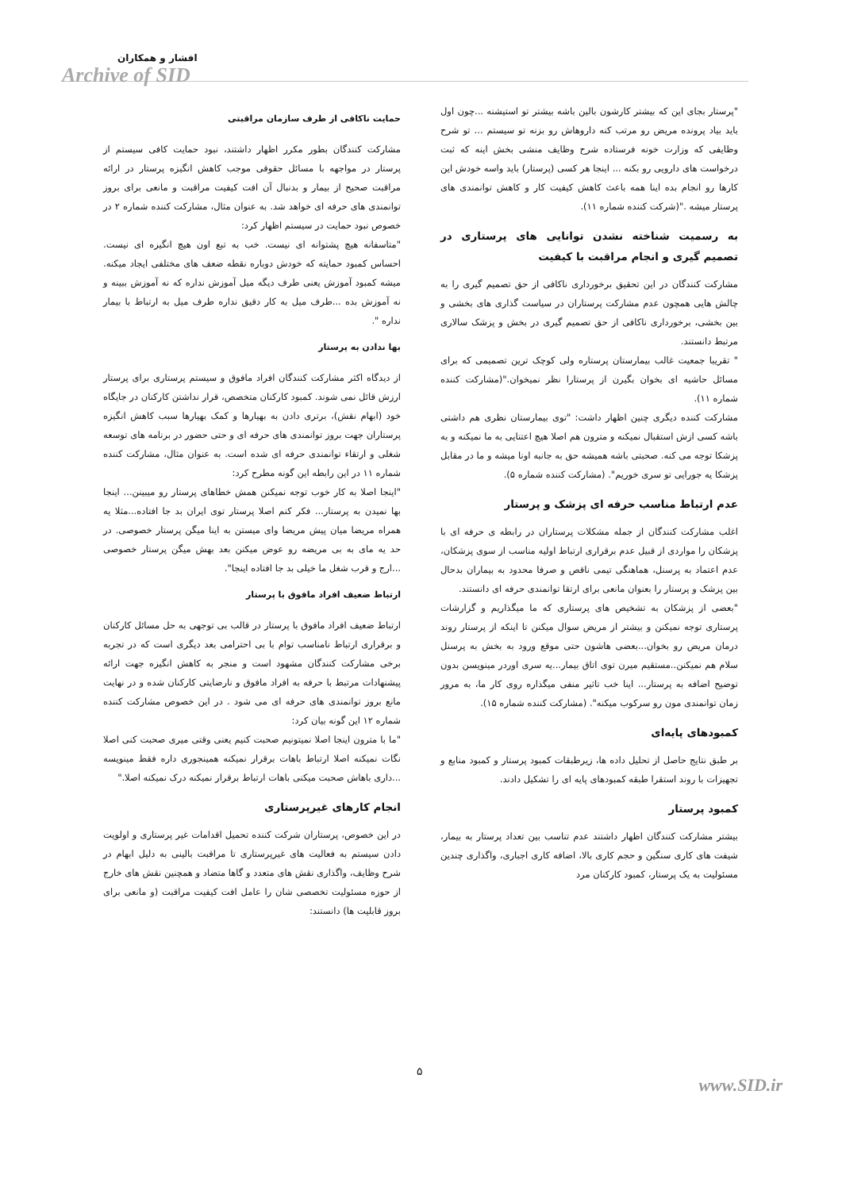افشار و همکاران
Archive of SID
حمایت ناکافی از طرف سازمان مراقبتی
مشارکت کنندگان بطور مکرر اظهار داشتند، نبود حمایت کافی سیستم از پرستار در مواجهه با مسائل حقوقی موجب کاهش انگیزه پرستار در ارائه مراقبت صحیح از بیمار و بدنبال آن افت کیفیت مراقبت و مانعی برای بروز توانمندی های حرفه ای خواهد شد. به عنوان مثال، مشارکت کننده شماره ۲ در خصوص نبود حمایت در سیستم اظهار کرد:
"متاسفانه هیچ پشتوانه ای نیست. خب به تبع اون هیچ انگیزه ای نیست. احساس کمبود حمایته که خودش دوباره نقطه ضعف های مختلفی ایجاد میکنه. میشه کمبود آموزش یعنی طرف دیگه میل آموزش نداره که نه آموزش ببینه و نه آموزش بده ...طرف میل به کار دقیق نداره طرف میل به ارتباط با بیمار نداره ".
بها ندادن به پرستار
از دیدگاه اکثر مشارکت کنندگان افراد مافوق و سیستم پرستاری برای پرستار ارزش قائل نمی شوند. کمبود کارکنان متخصص، قرار نداشتن کارکنان در جایگاه خود (ابهام نقش)، برتری دادن به بهیارها و کمک بهیارها سبب کاهش انگیزه پرستاران جهت بروز توانمندی های حرفه ای و حتی حضور در برنامه های توسعه شغلی و ارتقاء توانمندی حرفه ای شده است. به عنوان مثال، مشارکت کننده شماره ۱۱ در این رابطه این گونه مطرح کرد:
"اینجا اصلا به کار خوب توجه نمیکنن همش خطاهای پرستار رو میبینن... اینجا بها نمیدن به پرستار... فکر کنم اصلا پرستار توی ایران بد جا افتاده...مثلا یه همراه مریضا میان پیش مریضا وای میستن به اینا میگن پرستار خصوصی. در حد یه مای به بی مریضه رو عوض میکنن بعد بهش میگن پرستار خصوصی ...ارج و قرب شغل ما خیلی بد جا افتاده اینجا".
ارتباط ضعیف افراد مافوق با پرستار
ارتباط ضعیف افراد مافوق با پرستار در قالب بی توجهی به حل مسائل کارکنان و برقراری ارتباط نامناسب توام با بی احترامی بعد دیگری است که در تجربه برخی مشارکت کنندگان مشهود است و منجر به کاهش انگیزه جهت ارائه پیشنهادات مرتبط با حرفه به افراد مافوق و نارضایتی کارکنان شده و در نهایت مانع بروز توانمندی های حرفه ای می شود . در این خصوص مشارکت کننده شماره ۱۲ این گونه بیان کرد:
"ما با مترون اینجا اصلا نمیتونیم صحبت کنیم یعنی وقتی میری صحبت کنی اصلا نگات نمیکنه اصلا ارتباط باهات برقرار نمیکنه همینجوری داره فقط مینویسه ...داری باهاش صحبت میکنی باهات ارتباط برقرار نمیکنه درک نمیکنه اصلا."
انجام کارهای غیرپرستاری
در این خصوص، پرستاران شرکت کننده تحمیل اقدامات غیر پرستاری و اولویت دادن سیستم به فعالیت های غیرپرستاری تا مراقبت بالینی به دلیل ابهام در شرح وظایف، واگذاری نقش های متعدد و گاها متضاد و همچنین نقش های خارج از حوزه مسئولیت تخصصی شان را عامل افت کیفیت مراقبت (و مانعی برای بروز قابلیت ها) دانستند:
"پرستار بجای این که بیشتر کارشون بالین باشه بیشتر تو استیشنه ...چون اول باید بیاد پرونده مریض رو مرتب کنه داروهاش رو بزنه تو سیستم ... تو شرح وظایفی که وزارت خونه فرستاده شرح وظایف منشی بخش اینه که ثبت درخواست های دارویی رو بکنه ... اینجا هر کسی (پرستار) باید واسه خودش این کارها رو انجام بده اینا همه باعث کاهش کیفیت کار و کاهش توانمندی های پرستار میشه ."(شرکت کننده شماره ۱۱).
به رسمیت شناخته نشدن توانایی های پرستاری در تصمیم گیری و انجام مراقبت با کیفیت
مشارکت کنندگان در این تحقیق برخورداری ناکافی از حق تصمیم گیری را به چالش هایی همچون عدم مشارکت پرستاران در سیاست گذاری های بخشی و بین بخشی، برخورداری ناکافی از حق تصمیم گیری در بخش و پزشک سالاری مرتبط دانستند.
" تقریبا جمعیت غالب بیمارستان پرستاره ولی کوچک ترین تصمیمی که برای مسائل حاشیه ای بخوان بگیرن از پرستارا نظر نمیخوان."(مشارکت کننده شماره ۱۱).
مشارکت کننده دیگری چنین اظهار داشت: "توی بیمارستان نظری هم داشتی باشه کسی ازش استقبال نمیکنه و مترون هم اصلا هیچ اعتنایی به ما نمیکنه و به پزشکا توجه می کنه. صحبتی باشه همیشه حق به جانبه اونا میشه و ما در مقابل پزشکا یه جورایی تو سری خوریم". (مشارکت کننده شماره ۵).
عدم ارتباط مناسب حرفه ای پزشک و پرستار
اغلب مشارکت کنندگان از جمله مشکلات پرستاران در رابطه ی حرفه ای با پزشکان را مواردی از قبیل عدم برقراری ارتباط اولیه مناسب از سوی پزشکان، عدم اعتماد به پرسنل، هماهنگی تیمی ناقص و صرفا محدود به بیماران بدحال بین پزشک و پرستار را بعنوان مانعی برای ارتقا توانمندی حرفه ای دانستند.
"بعضی از پزشکان به تشخیص های پرستاری که ما میگذاریم و گزارشات پرستاری توجه نمیکنن و بیشتر از مریض سوال میکنن تا اینکه از پرستار روند درمان مریض رو بخوان...بعضی هاشون حتی موقع ورود به بخش به پرسنل سلام هم نمیکنن..مستقیم میرن توی اتاق بیمار...یه سری اوردر مینویسن بدون توضیح اضافه به پرستار... اینا خب تاثیر منفی میگذاره روی کار ما، به مرور زمان توانمندی مون رو سرکوب میکنه". (مشارکت کننده شماره ۱۵).
کمبودهای پایه‌ای
بر طبق نتایج حاصل از تحلیل داده ها، زیرطبقات کمبود پرستار و کمبود منابع و تجهیزات با روند استقرا طبقه کمبودهای پایه ای را تشکیل دادند.
کمبود پرستار
بیشتر مشارکت کنندگان اظهار داشتند عدم تناسب بین تعداد پرستار به بیمار، شیفت های کاری سنگین و حجم کاری بالا، اضافه کاری اجباری، واگذاری چندین مسئولیت به یک پرستار، کمبود کارکنان مرد
۵
www.SID.ir